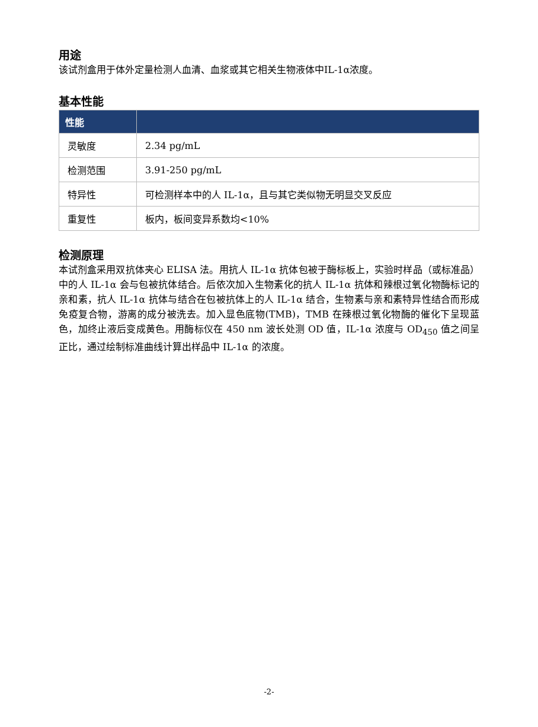用途
该试剂盒用于体外定量检测人血清、血浆或其它相关生物液体中IL-1α浓度。
基本性能
| 性能 | |
| --- | --- |
| 灵敏度 | 2.34 pg/mL |
| 检测范围 | 3.91-250 pg/mL |
| 特异性 | 可检测样本中的人 IL-1α，且与其它类似物无明显交叉反应 |
| 重复性 | 板内，板间变异系数均<10% |
检测原理
本试剂盒采用双抗体夹心 ELISA 法。用抗人 IL-1α 抗体包被于酶标板上，实验时样品（或标准品）中的人 IL-1α 会与包被抗体结合。后依次加入生物素化的抗人 IL-1α 抗体和辣根过氧化物酶标记的亲和素，抗人 IL-1α 抗体与结合在包被抗体上的人 IL-1α 结合，生物素与亲和素特异性结合而形成免疫复合物，游离的成分被洗去。加入显色底物(TMB)，TMB 在辣根过氧化物酶的催化下呈现蓝色，加终止液后变成黄色。用酶标仪在 450 nm 波长处测 OD 值，IL-1α 浓度与 OD<sub>450</sub> 值之间呈正比，通过绘制标准曲线计算出样品中 IL-1α 的浓度。
-2-